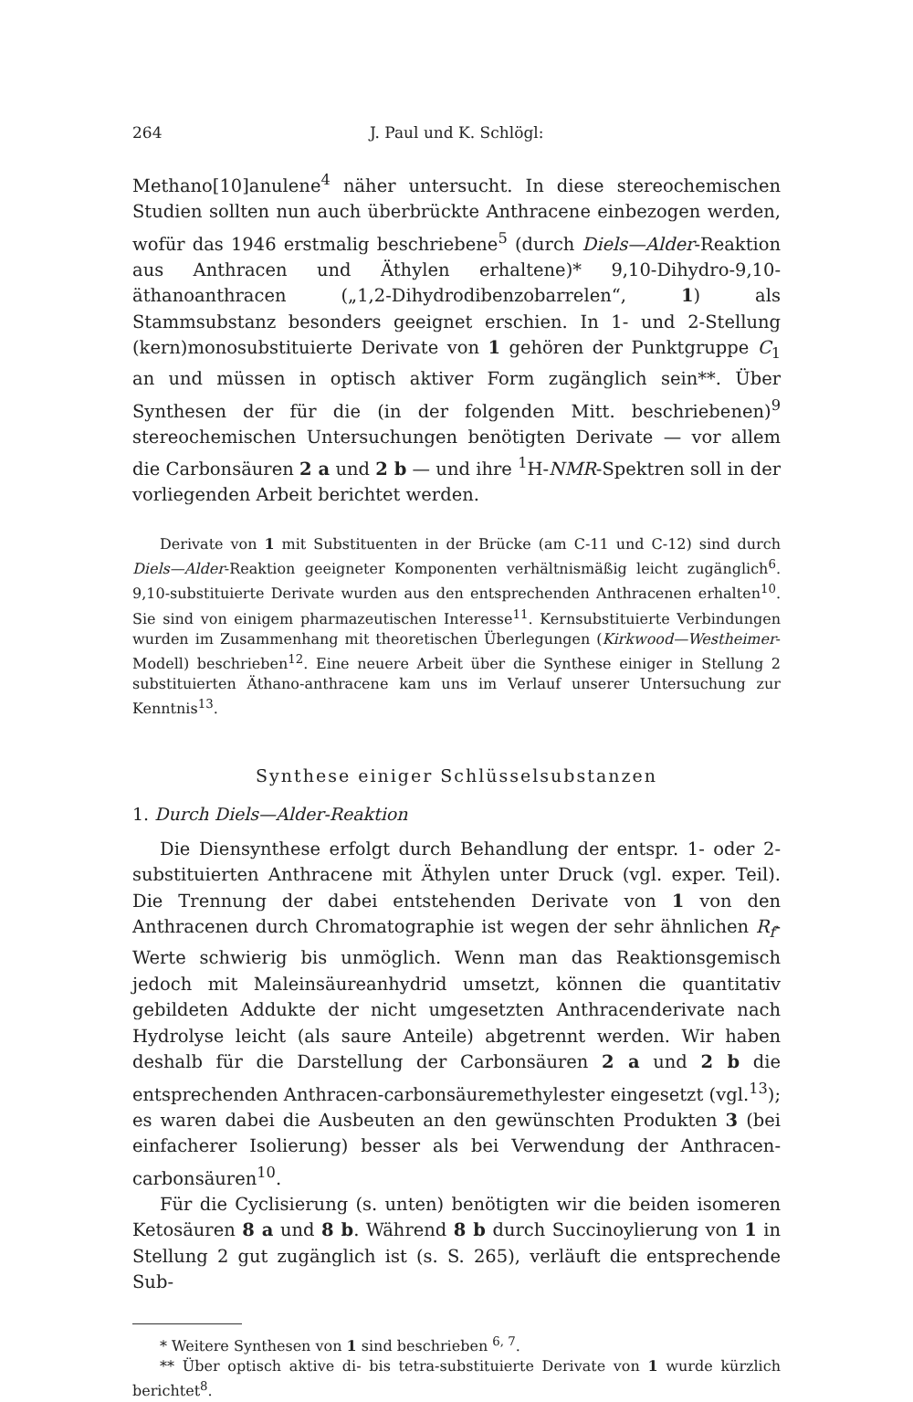264 J. Paul und K. Schlögl:
Methano[10]anulene<sup>4</sup> näher untersucht. In diese stereochemischen Studien sollten nun auch überbrückte Anthracene einbezogen werden, wofür das 1946 erstmalig beschriebene<sup>5</sup> (durch Diels—Alder-Reaktion aus Anthracen und Äthylen erhaltene)* 9,10-Dihydro-9,10-äthanoanthracen („1,2-Dihydrodibenzobarrelen“, 1) als Stammsubstanz besonders geeignet erschien. In 1- und 2-Stellung (kern)monosubstituierte Derivate von 1 gehören der Punktgruppe C<sub>1</sub> an und müssen in optisch aktiver Form zugänglich sein**. Über Synthesen der für die (in der folgenden Mitt. beschriebenen)<sup>9</sup> stereochemischen Untersuchungen benötigten Derivate — vor allem die Carbonsäuren 2 a und 2 b — und ihre <sup>1</sup>H-NMR-Spektren soll in der vorliegenden Arbeit berichtet werden.
Derivate von 1 mit Substituenten in der Brücke (am C-11 und C-12) sind durch Diels—Alder-Reaktion geeigneter Komponenten verhältnismäßig leicht zugänglich<sup>6</sup>. 9,10-substituierte Derivate wurden aus den entsprechenden Anthracenen erhalten<sup>10</sup>. Sie sind von einigem pharmazeutischen Interesse<sup>11</sup>. Kernsubstituierte Verbindungen wurden im Zusammenhang mit theoretischen Überlegungen (Kirkwood—Westheimer-Modell) beschrieben<sup>12</sup>. Eine neuere Arbeit über die Synthese einiger in Stellung 2 substituierten Äthano-anthracene kam uns im Verlauf unserer Untersuchung zur Kenntnis<sup>13</sup>.
Synthese einiger Schlüsselsubstanzen
1. Durch Diels—Alder-Reaktion
Die Diensynthese erfolgt durch Behandlung der entspr. 1- oder 2-substituierten Anthracene mit Äthylen unter Druck (vgl. exper. Teil). Die Trennung der dabei entstehenden Derivate von 1 von den Anthracenen durch Chromatographie ist wegen der sehr ähnlichen R<sub>f</sub>-Werte schwierig bis unmöglich. Wenn man das Reaktionsgemisch jedoch mit Maleinsäureanhydrid umsetzt, können die quantitativ gebildeten Addukte der nicht umgesetzten Anthracenderivate nach Hydrolyse leicht (als saure Anteile) abgetrennt werden. Wir haben deshalb für die Darstellung der Carbonsäuren 2 a und 2 b die entsprechenden Anthracen-carbonsäuremethylester eingesetzt (vgl.<sup>13</sup>); es waren dabei die Ausbeuten an den gewünschten Produkten 3 (bei einfacherer Isolierung) besser als bei Verwendung der Anthracen-carbonsäuren<sup>10</sup>.
Für die Cyclisierung (s. unten) benötigten wir die beiden isomeren Ketosäuren 8 a und 8 b. Während 8 b durch Succinoylierung von 1 in Stellung 2 gut zugänglich ist (s. S. 265), verläuft die entsprechende Sub-
* Weitere Synthesen von 1 sind beschrieben <sup>6, 7</sup>.
** Über optisch aktive di- bis tetra-substituierte Derivate von 1 wurde kürzlich berichtet<sup>8</sup>.